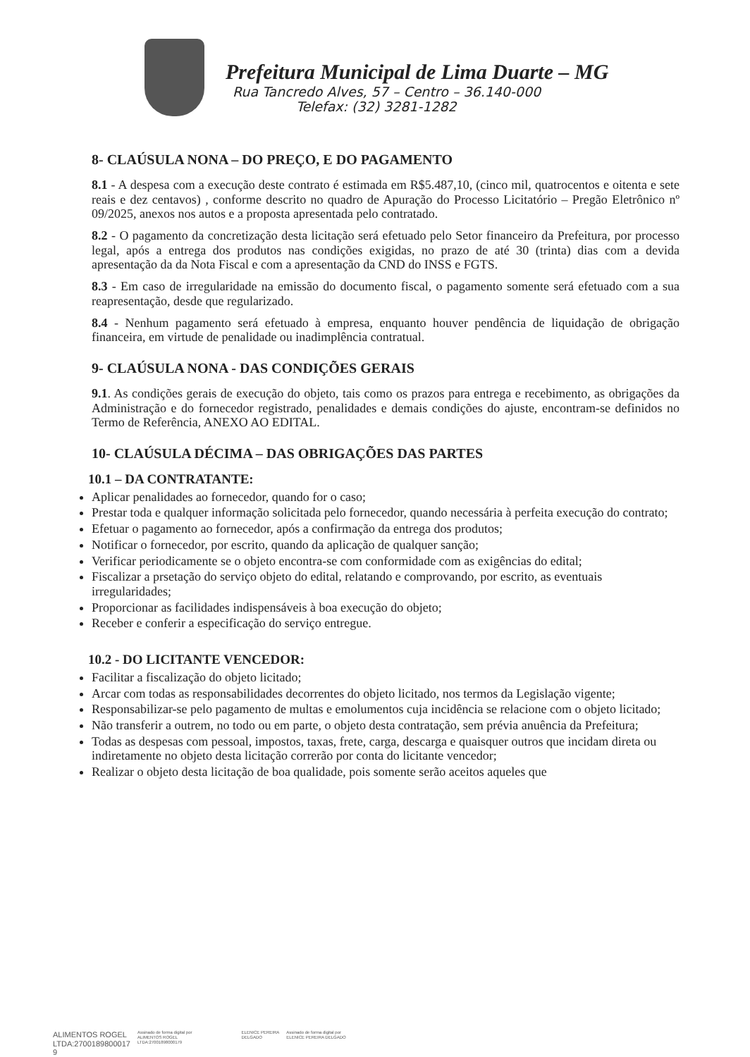Prefeitura Municipal de Lima Duarte – MG
Rua Tancredo Alves, 57 – Centro – 36.140-000
Telefax: (32) 3281-1282
8- CLAÚSULA NONA – DO PREÇO, E DO PAGAMENTO
8.1 - A despesa com a execução deste contrato é estimada em R$5.487,10, (cinco mil, quatrocentos e oitenta e sete reais e dez centavos) , conforme descrito no quadro de Apuração do Processo Licitatório – Pregão Eletrônico nº 09/2025, anexos nos autos e a proposta apresentada pelo contratado.
8.2 - O pagamento da concretização desta licitação será efetuado pelo Setor financeiro da Prefeitura, por processo legal, após a entrega dos produtos nas condições exigidas, no prazo de até 30 (trinta) dias com a devida apresentação da da Nota Fiscal e com a apresentação da CND do INSS e FGTS.
8.3 - Em caso de irregularidade na emissão do documento fiscal, o pagamento somente será efetuado com a sua reapresentação, desde que regularizado.
8.4 - Nenhum pagamento será efetuado à empresa, enquanto houver pendência de liquidação de obrigação financeira, em virtude de penalidade ou inadimplência contratual.
9- CLAÚSULA NONA - DAS CONDIÇÕES GERAIS
9.1. As condições gerais de execução do objeto, tais como os prazos para entrega e recebimento, as obrigações da Administração e do fornecedor registrado, penalidades e demais condições do ajuste, encontram-se definidos no Termo de Referência, ANEXO AO EDITAL.
10- CLAÚSULA DÉCIMA – DAS OBRIGAÇÕES DAS PARTES
10.1 – DA CONTRATANTE:
Aplicar penalidades ao fornecedor, quando for o caso;
Prestar toda e qualquer informação solicitada pelo fornecedor, quando necessária à perfeita execução do contrato;
Efetuar o pagamento ao fornecedor, após a confirmação da entrega dos produtos;
Notificar o fornecedor, por escrito, quando da aplicação de qualquer sanção;
Verificar periodicamente se o objeto encontra-se com conformidade com as exigências do edital;
Fiscalizar a prsetação do serviço objeto do edital, relatando e comprovando, por escrito, as eventuais irregularidades;
Proporcionar as facilidades indispensáveis à boa execução do objeto;
Receber e conferir a especificação do serviço entregue.
10.2 - DO LICITANTE VENCEDOR:
Facilitar a fiscalização do objeto licitado;
Arcar com todas as responsabilidades decorrentes do objeto licitado, nos termos da Legislação vigente;
Responsabilizar-se pelo pagamento de multas e emolumentos cuja incidência se relacione com o objeto licitado;
Não transferir a outrem, no todo ou em parte, o objeto desta contratação, sem prévia anuência da Prefeitura;
Todas as despesas com pessoal, impostos, taxas, frete, carga, descarga e quaisquer outros que incidam direta ou indiretamente no objeto desta licitação correrão por conta do licitante vencedor;
Realizar o objeto desta licitação de boa qualidade, pois somente serão aceitos aqueles que
ALIMENTOS ROGEL
LTDA:2700189800017
9
Assinado de forma digital por
ALIMENTOS ROGEL
LTDA:27001898000179
ELENICE PEREIRA
DELGADO
Assinado de forma digital por
ELENICE PEREIRA DELGADO